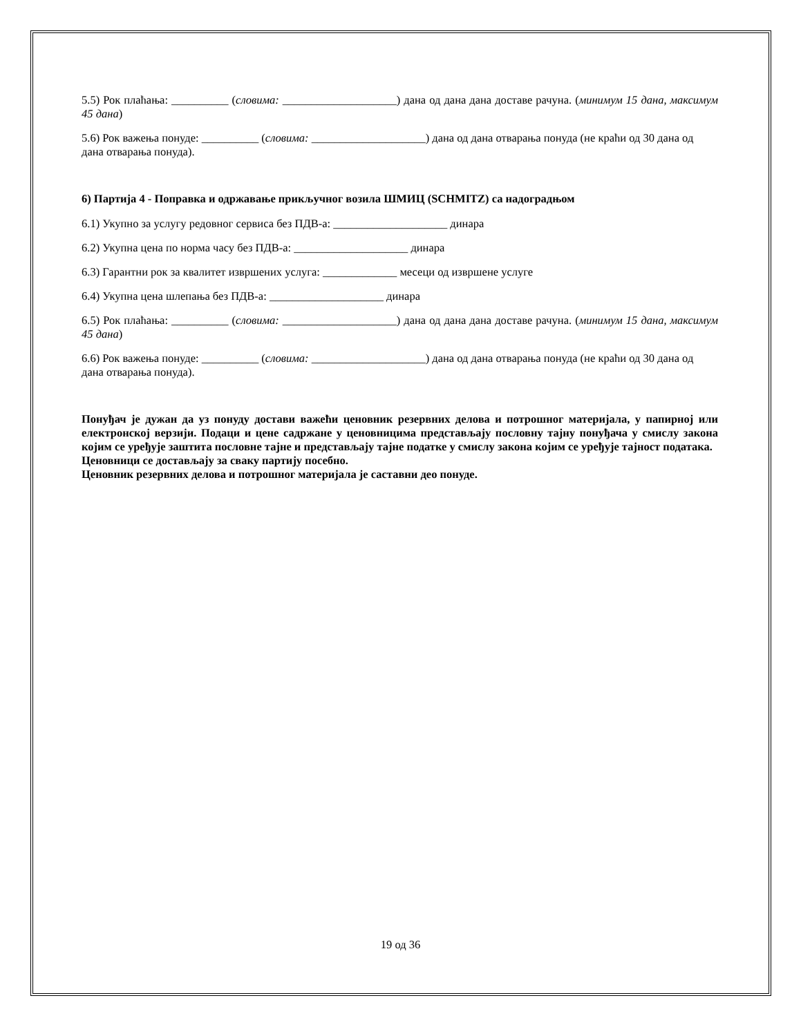5.5) Рок плаћања: __________ (словима: ____________________) дана од дана дана доставе рачуна. (минимум 15 дана, максимум 45 дана)
5.6) Рок важења понуде: __________ (словима: ____________________) дана од дана отварања понуда (не краћи од 30 дана од дана отварања понуда).
6) Партија 4 - Поправка и одржавање прикључног возила ШМИЦ (SCHMITZ) са надоградњом
6.1) Укупно за услугу редовног сервиса без ПДВ-а: ____________________ динара
6.2) Укупна цена по норма часу без ПДВ-а: ____________________ динара
6.3) Гарантни рок за квалитет извршених услуга: _____________ месеци од извршене услуге
6.4) Укупна цена шлепања без ПДВ-а: ____________________ динара
6.5) Рок плаћања: __________ (словима: ____________________) дана од дана дана доставе рачуна. (минимум 15 дана, максимум 45 дана)
6.6) Рок важења понуде: __________ (словима: ____________________) дана од дана отварања понуда (не краћи од 30 дана од дана отварања понуда).
Понуђач је дужан да уз понуду достави важећи ценовник резервних делова и потрошног материјала, у папирној или електронској верзији. Подаци и цене садржане у ценовницима представљају пословну тајну понуђача у смислу закона којим се уређује заштита пословне тајне и представљају тајне податке у смислу закона којим се уређује тајност података.
Ценовници се достављају за сваку партију посебно.
Ценовник резервних делова и потрошног материјала је саставни део понуде.
19 од 36